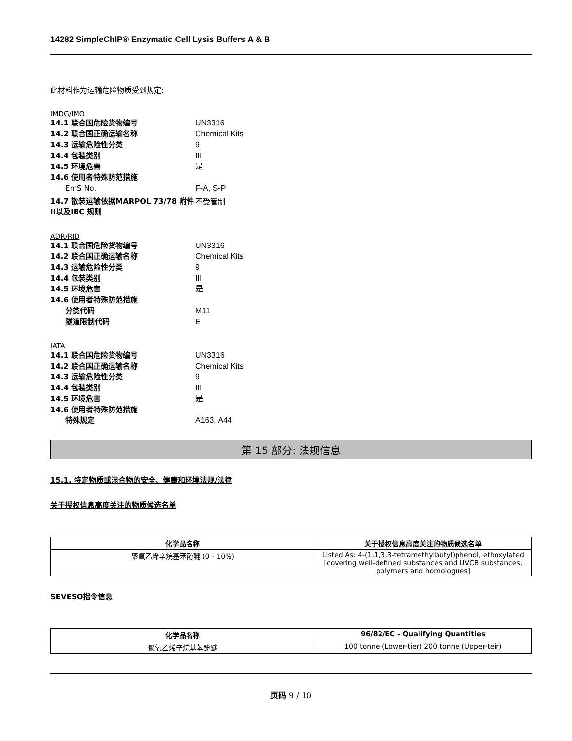14282 SimpleChIP® Enzymatic Cell Lysis Buffers A & B
此材料作为运输危险物质受到规定:
IMDG/IMO
14.1 联合国危险货物编号 UN3316
14.2 联合国正确运输名称 Chemical Kits
14.3 运输危险性分类 9
14.4 包装类别 III
14.5 环境危害 是
14.6 使用者特殊防范措施
EmS No. F-A, S-P
14.7 散装运输依据MARPOL 73/78 附件II以及IBC 规则 不受管制
ADR/RID
14.1 联合国危险货物编号 UN3316
14.2 联合国正确运输名称 Chemical Kits
14.3 运输危险性分类 9
14.4 包装类别 III
14.5 环境危害 是
14.6 使用者特殊防范措施
分类代码 M11
隧道限制代码 E
IATA
14.1 联合国危险货物编号 UN3316
14.2 联合国正确运输名称 Chemical Kits
14.3 运输危险性分类 9
14.4 包装类别 III
14.5 环境危害 是
14.6 使用者特殊防范措施
特殊规定 A163, A44
第 15 部分: 法规信息
15.1. 特定物质或混合物的安全、健康和环境法规/法律
关于授权信息高度关注的物质候选名单
| 化学品名称 | 关于授权信息高度关注的物质候选名单 |
| --- | --- |
| 聚氧乙烯辛烷基苯酚醚 (0 - 10%) | Listed As: 4-(1,1,3,3-tetramethylbutyl)phenol, ethoxylated [covering well-defined substances and UVCB substances, polymers and homologues] |
SEVESO指令信息
| 化学品名称 | 96/82/EC - Qualifying Quantities |
| --- | --- |
| 聚氧乙烯辛烷基苯酚醚 | 100 tonne (Lower-tier) 200 tonne (Upper-teir) |
页码 9 / 10